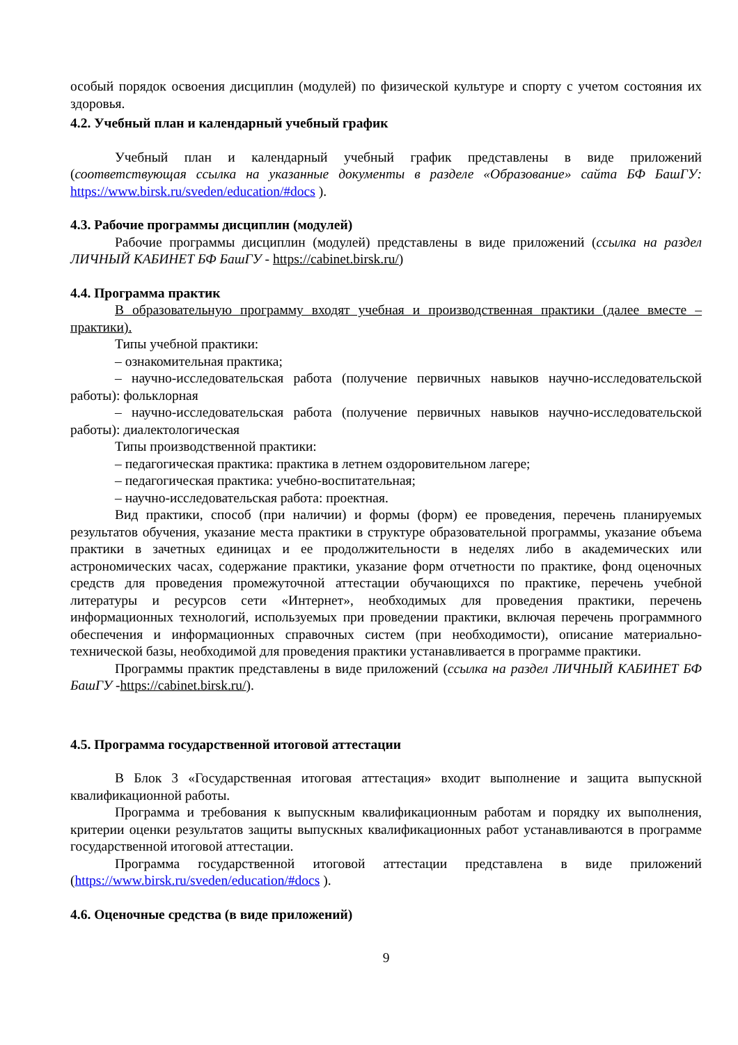особый порядок освоения дисциплин (модулей) по физической культуре и спорту с учетом состояния их здоровья.
4.2. Учебный план и календарный учебный график
Учебный план и календарный учебный график представлены в виде приложений (соответствующая ссылка на указанные документы в разделе «Образование» сайта БФ БашГУ: https://www.birsk.ru/sveden/education/#docs ).
4.3. Рабочие программы дисциплин (модулей)
Рабочие программы дисциплин (модулей) представлены в виде приложений (ссылка на раздел ЛИЧНЫЙ КАБИНЕТ БФ БашГУ - https://cabinet.birsk.ru/)
4.4. Программа практик
В образовательную программу входят учебная и производственная практики (далее вместе – практики).
Типы учебной практики:
– ознакомительная практика;
– научно-исследовательская работа (получение первичных навыков научно-исследовательской работы): фольклорная
– научно-исследовательская работа (получение первичных навыков научно-исследовательской работы): диалектологическая
Типы производственной практики:
– педагогическая практика: практика в летнем оздоровительном лагере;
– педагогическая практика: учебно-воспитательная;
– научно-исследовательская работа: проектная.
Вид практики, способ (при наличии) и формы (форм) ее проведения, перечень планируемых результатов обучения, указание места практики в структуре образовательной программы, указание объема практики в зачетных единицах и ее продолжительности в неделях либо в академических или астрономических часах, содержание практики, указание форм отчетности по практике, фонд оценочных средств для проведения промежуточной аттестации обучающихся по практике, перечень учебной литературы и ресурсов сети «Интернет», необходимых для проведения практики, перечень информационных технологий, используемых при проведении практики, включая перечень программного обеспечения и информационных справочных систем (при необходимости), описание материально-технической базы, необходимой для проведения практики устанавливается в программе практики.
Программы практик представлены в виде приложений (ссылка на раздел ЛИЧНЫЙ КАБИНЕТ БФ БашГУ -https://cabinet.birsk.ru/).
4.5. Программа государственной итоговой аттестации
В Блок 3 «Государственная итоговая аттестация» входит выполнение и защита выпускной квалификационной работы.
Программа и требования к выпускным квалификационным работам и порядку их выполнения, критерии оценки результатов защиты выпускных квалификационных работ устанавливаются в программе государственной итоговой аттестации.
Программа государственной итоговой аттестации представлена в виде приложений (https://www.birsk.ru/sveden/education/#docs ).
4.6. Оценочные средства (в виде приложений)
9